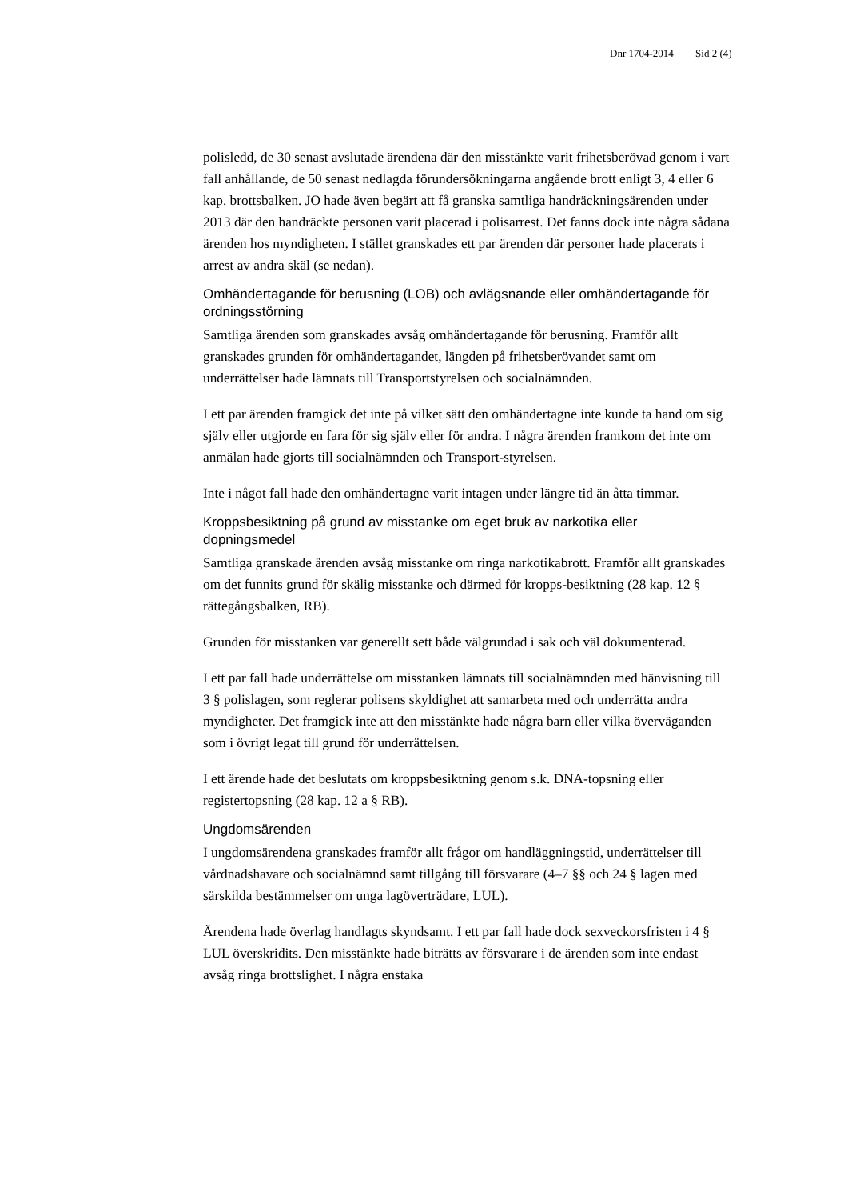Dnr 1704-2014 Sid 2 (4)
polisledd, de 30 senast avslutade ärendena där den misstänkte varit frihetsberövad genom i vart fall anhållande, de 50 senast nedlagda förundersökningarna angående brott enligt 3, 4 eller 6 kap. brottsbalken. JO hade även begärt att få granska samtliga handräckningsärenden under 2013 där den handräckte personen varit placerad i polisarrest. Det fanns dock inte några sådana ärenden hos myndigheten. I stället granskades ett par ärenden där personer hade placerats i arrest av andra skäl (se nedan).
Omhändertagande för berusning (LOB) och avlägsnande eller omhändertagande för ordningsstörning
Samtliga ärenden som granskades avsåg omhändertagande för berusning. Framför allt granskades grunden för omhändertagandet, längden på frihetsberövandet samt om underrättelser hade lämnats till Transportstyrelsen och socialnämnden.
I ett par ärenden framgick det inte på vilket sätt den omhändertagne inte kunde ta hand om sig själv eller utgjorde en fara för sig själv eller för andra. I några ärenden framkom det inte om anmälan hade gjorts till socialnämnden och Transport-styrelsen.
Inte i något fall hade den omhändertagne varit intagen under längre tid än åtta timmar.
Kroppsbesiktning på grund av misstanke om eget bruk av narkotika eller dopningsmedel
Samtliga granskade ärenden avsåg misstanke om ringa narkotikabrott. Framför allt granskades om det funnits grund för skälig misstanke och därmed för kropps-besiktning (28 kap. 12 § rättegångsbalken, RB).
Grunden för misstanken var generellt sett både välgrundad i sak och väl dokumenterad.
I ett par fall hade underrättelse om misstanken lämnats till socialnämnden med hänvisning till 3 § polislagen, som reglerar polisens skyldighet att samarbeta med och underrätta andra myndigheter. Det framgick inte att den misstänkte hade några barn eller vilka överväganden som i övrigt legat till grund för underrättelsen.
I ett ärende hade det beslutats om kroppsbesiktning genom s.k. DNA-topsning eller registertopsning (28 kap. 12 a § RB).
Ungdomsärenden
I ungdomsärendena granskades framför allt frågor om handläggningstid, underrättelser till vårdnadshavare och socialnämnd samt tillgång till försvarare (4–7 §§ och 24 § lagen med särskilda bestämmelser om unga lagöverträdare, LUL).
Ärendena hade överlag handlagts skyndsamt. I ett par fall hade dock sexveckorsfristen i 4 § LUL överskridits. Den misstänkte hade biträtts av försvarare i de ärenden som inte endast avsåg ringa brottslighet. I några enstaka